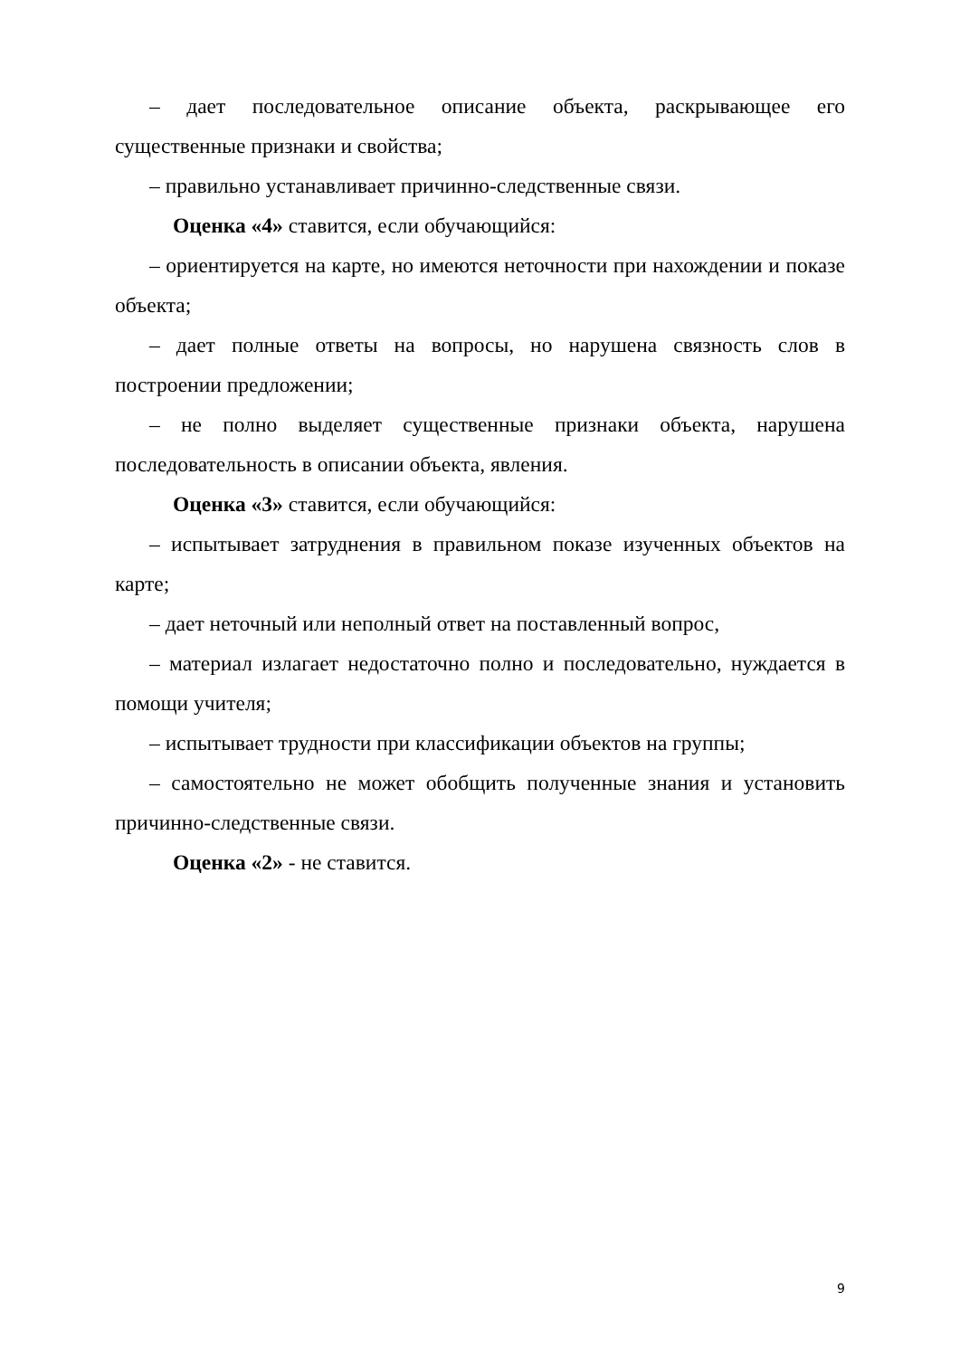– дает последовательное описание объекта, раскрывающее его существенные признаки и свойства;
– правильно устанавливает причинно-следственные связи.
Оценка «4» ставится, если обучающийся:
– ориентируется на карте, но имеются неточности при нахождении и показе объекта;
– дает полные ответы на вопросы, но нарушена связность слов в построении предложении;
– не полно выделяет существенные признаки объекта, нарушена последовательность в описании объекта, явления.
Оценка «3» ставится, если обучающийся:
– испытывает затруднения в правильном показе изученных объектов на карте;
– дает неточный или неполный ответ на поставленный вопрос,
– материал излагает недостаточно полно и последовательно, нуждается в помощи учителя;
– испытывает трудности при классификации объектов на группы;
– самостоятельно не может обобщить полученные знания и установить причинно-следственные связи.
Оценка «2» - не ставится.
9